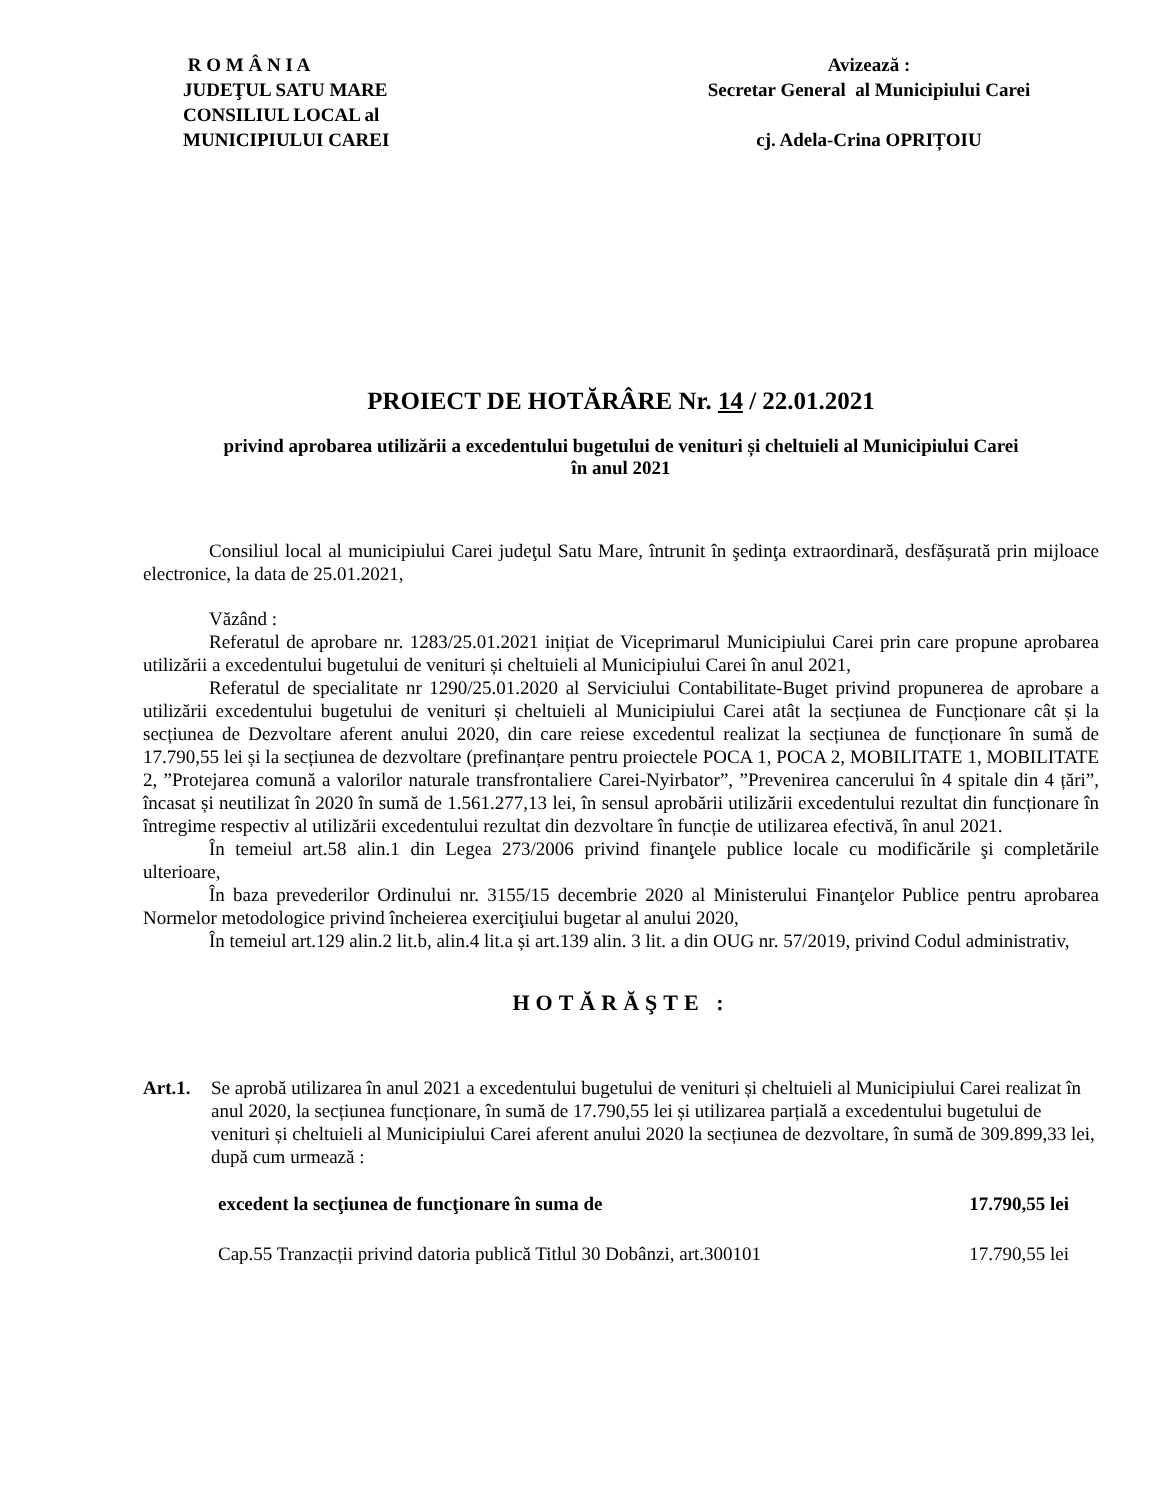R O M Â N I A
JUDEŢUL SATU MARE
CONSILIUL LOCAL al
MUNICIPIULUI CAREI
Avizează :
Secretar General al Municipiului Carei
cj. Adela-Crina OPRIȚOIU
PROIECT DE HOTĂRÂRE Nr. 14 / 22.01.2021
privind aprobarea utilizării a excedentului bugetului de venituri și cheltuieli al Municipiului Carei
în anul 2021
Consiliul local al municipiului Carei judeţul Satu Mare, întrunit în şedinţa extraordinară, desfășurată prin mijloace electronice, la data de 25.01.2021,
Văzând :
Referatul de aprobare nr. 1283/25.01.2021 inițiat de Viceprimarul Municipiului Carei prin care propune aprobarea utilizării a excedentului bugetului de venituri și cheltuieli al Municipiului Carei în anul 2021,
Referatul de specialitate nr 1290/25.01.2020 al Serviciului Contabilitate-Buget privind propunerea de aprobare a utilizării excedentului bugetului de venituri și cheltuieli al Municipiului Carei atât la secțiunea de Funcționare cât și la secțiunea de Dezvoltare aferent anului 2020, din care reiese excedentul realizat la secțiunea de funcționare în sumă de 17.790,55 lei și la secțiunea de dezvoltare (prefinanțare pentru proiectele POCA 1, POCA 2, MOBILITATE 1, MOBILITATE 2, ”Protejarea comună a valorilor naturale transfrontaliere Carei-Nyirbator”, ”Prevenirea cancerului în 4 spitale din 4 țări”, încasat și neutilizat în 2020 în sumă de 1.561.277,13 lei, în sensul aprobării utilizării excedentului rezultat din funcționare în întregime respectiv al utilizării excedentului rezultat din dezvoltare în funcție de utilizarea efectivă, în anul 2021.
În temeiul art.58 alin.1 din Legea 273/2006 privind finanţele publice locale cu modificările şi completările ulterioare,
În baza prevederilor Ordinului nr. 3155/15 decembrie 2020 al Ministerului Finanţelor Publice pentru aprobarea Normelor metodologice privind încheierea exerciţiului bugetar al anului 2020,
În temeiul art.129 alin.2 lit.b, alin.4 lit.a și art.139 alin. 3 lit. a din OUG nr. 57/2019, privind Codul administrativ,
HOTĂRĂŞTE :
Art.1.
Se aprobă utilizarea în anul 2021 a excedentului bugetului de venituri și cheltuieli al Municipiului Carei realizat în anul 2020, la secțiunea funcționare, în sumă de 17.790,55 lei și utilizarea parțială a excedentului bugetului de venituri și cheltuieli al Municipiului Carei aferent anului 2020 la secțiunea de dezvoltare, în sumă de 309.899,33 lei, după cum urmează :
excedent la secţiunea de funcţionare în suma de 17.790,55 lei
Cap.55 Tranzacții privind datoria publică Titlul 30 Dobânzi, art.300101 17.790,55 lei